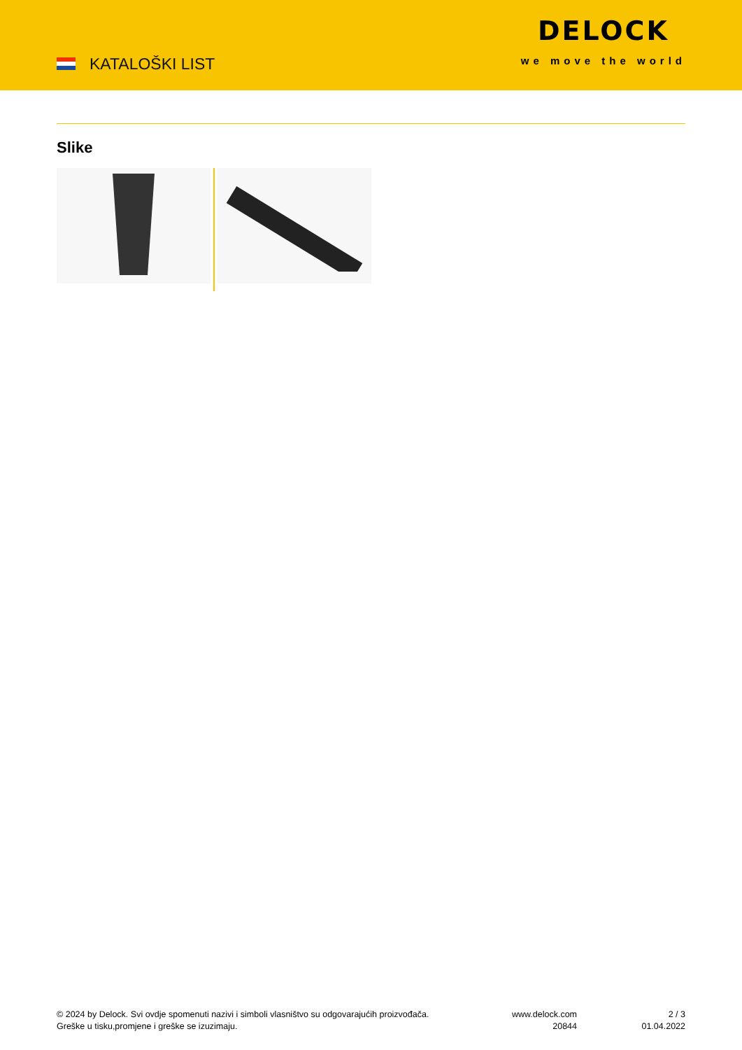KATALOŠKI LIST
DELOCK
we move the world
Slike
© 2024 by Delock. Svi ovdje spomenuti nazivi i simboli vlasništvo su odgovarajućih proizvođača.
Greške u tisku,promjene i greške se izuzimaju.
www.delock.com
20844
2 / 3
01.04.2022